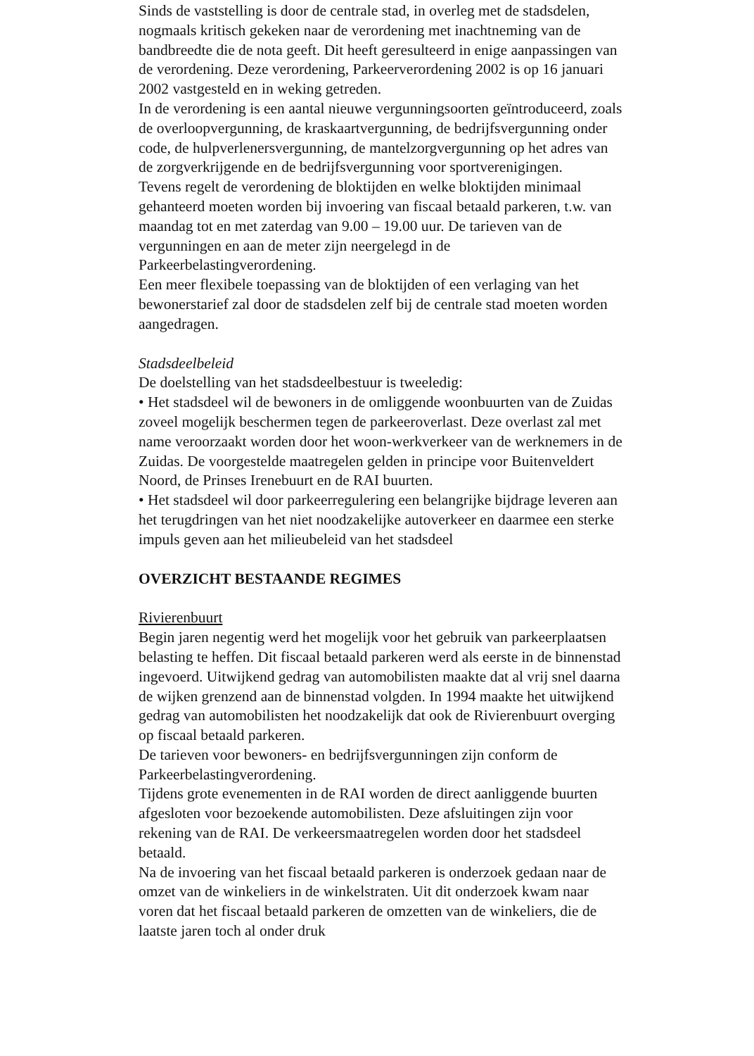Sinds de vaststelling is door de centrale stad, in overleg met de stadsdelen, nogmaals kritisch gekeken naar de verordening met inachtneming van de bandbreedte die de nota geeft. Dit heeft geresulteerd in enige aanpassingen van de verordening. Deze verordening, Parkeerverordening 2002 is op 16 januari 2002 vastgesteld en in weking getreden.
In de verordening is een aantal nieuwe vergunningsoorten geïntroduceerd, zoals de overloopvergunning, de kraskaartvergunning, de bedrijfsvergunning onder code, de hulpverlenersvergunning, de mantelzorgvergunning op het adres van de zorgverkrijgende en de bedrijfsvergunning voor sportverenigingen.
Tevens regelt de verordening de bloktijden en welke bloktijden minimaal gehanteerd moeten worden bij invoering van fiscaal betaald parkeren, t.w. van maandag tot en met zaterdag van 9.00 – 19.00 uur. De tarieven van de vergunningen en aan de meter zijn neergelegd in de Parkeerbelastingverordening.
Een meer flexibele toepassing van de bloktijden of een verlaging van het bewonerstarief zal door de stadsdelen zelf bij de centrale stad moeten worden aangedragen.
Stadsdeelbeleid
De doelstelling van het stadsdeelbestuur is tweeledig:
• Het stadsdeel wil de bewoners in de omliggende woonbuurten van de Zuidas zoveel mogelijk beschermen tegen de parkeeroverlast. Deze overlast zal met name veroorzaakt worden door het woon-werkverkeer van de werknemers in de Zuidas. De voorgestelde maatregelen gelden in principe voor Buitenveldert Noord, de Prinses Irenebuurt en de RAI buurten.
• Het stadsdeel wil door parkeerregulering een belangrijke bijdrage leveren aan het terugdringen van het niet noodzakelijke autoverkeer en daarmee een sterke impuls geven aan het milieubeleid van het stadsdeel
OVERZICHT BESTAANDE REGIMES
Rivierenbuurt
Begin jaren negentig werd het mogelijk voor het gebruik van parkeerplaatsen belasting te heffen. Dit fiscaal betaald parkeren werd als eerste in de binnenstad ingevoerd. Uitwijkend gedrag van automobilisten maakte dat al vrij snel daarna de wijken grenzend aan de binnenstad volgden. In 1994 maakte het uitwijkend gedrag van automobilisten het noodzakelijk dat ook de Rivierenbuurt overging op fiscaal betaald parkeren.
De tarieven voor bewoners- en bedrijfsvergunningen zijn conform de Parkeerbelastingverordening.
Tijdens grote evenementen in de RAI worden de direct aanliggende buurten afgesloten voor bezoekende automobilisten. Deze afsluitingen zijn voor rekening van de RAI. De verkeersmaatregelen worden door het stadsdeel betaald.
Na de invoering van het fiscaal betaald parkeren is onderzoek gedaan naar de omzet van de winkeliers in de winkelstraten. Uit dit onderzoek kwam naar voren dat het fiscaal betaald parkeren de omzetten van de winkeliers, die de laatste jaren toch al onder druk